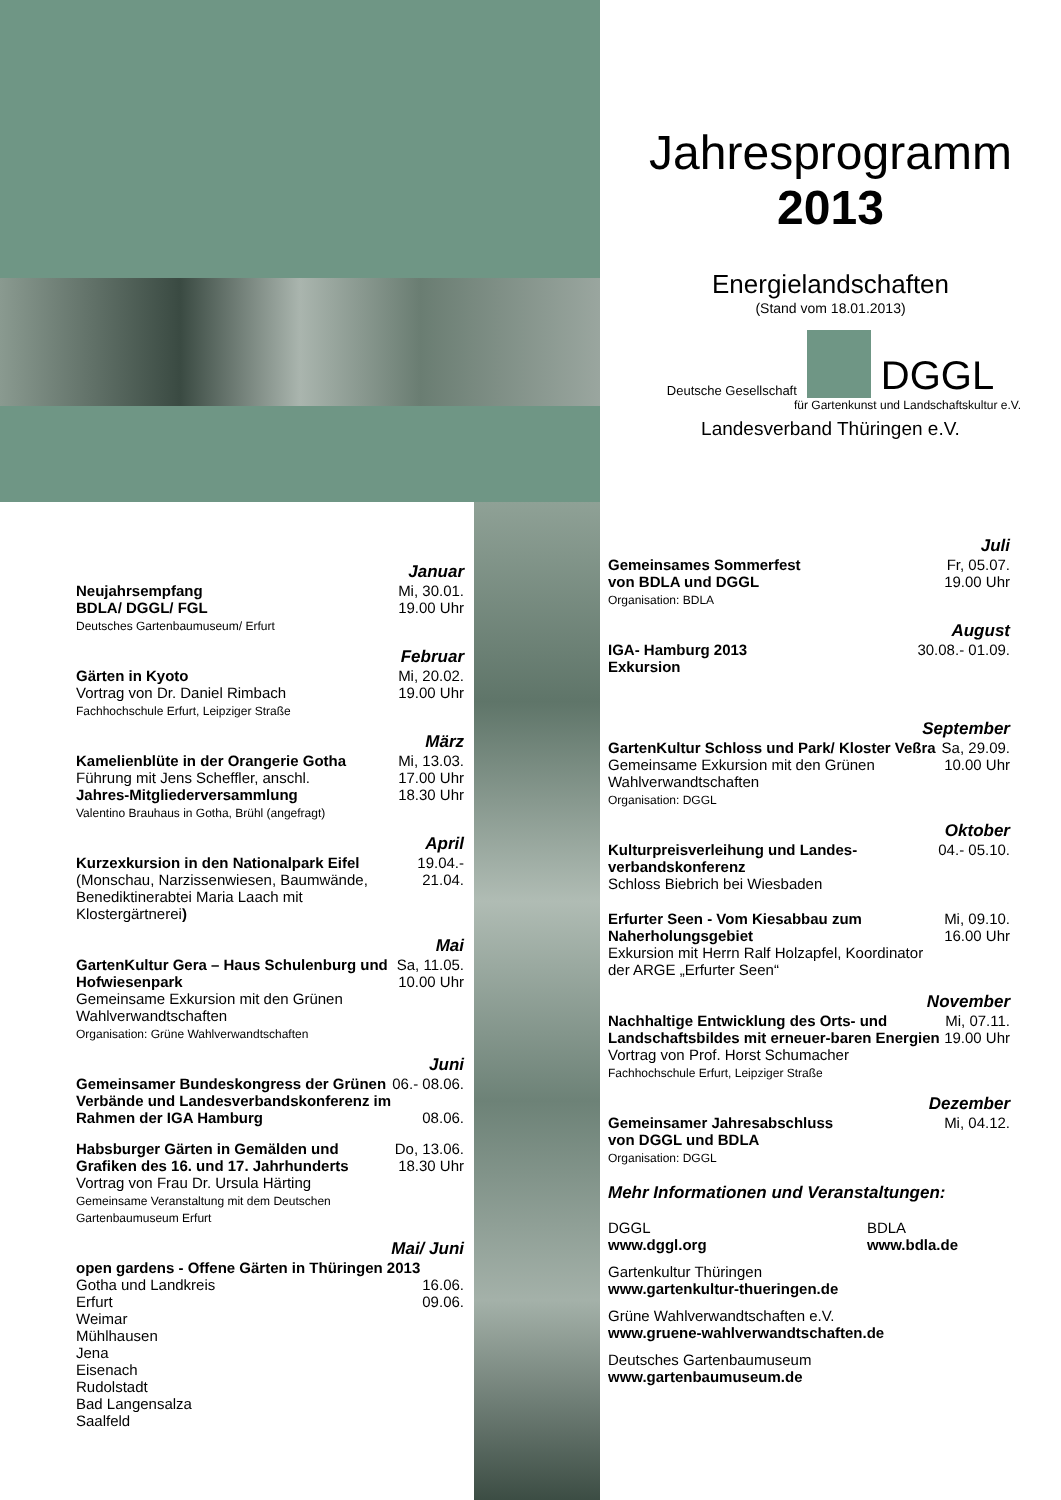Jahresprogramm
2013
Energielandschaften
(Stand vom 18.01.2013)
Deutsche Gesellschaft DGGL
für Gartenkunst und Landschaftskultur e.V.
Landesverband Thüringen e.V.
Januar
Neujahrsempfang
BDLA/ DGGL/ FGL
Deutsches Gartenbaumuseum/ Erfurt
Mi, 30.01.
19.00 Uhr
Februar
Gärten in Kyoto
Vortrag von Dr. Daniel Rimbach
Fachhochschule Erfurt, Leipziger Straße
Mi, 20.02.
19.00 Uhr
März
Kamelienblüte in der Orangerie Gotha
Führung mit Jens Scheffler, anschl.
Jahres-Mitgliederversammlung
Valentino Brauhaus in Gotha, Brühl (angefragt)
Mi, 13.03.
17.00 Uhr
18.30 Uhr
April
Kurzexkursion in den Nationalpark Eifel (Monschau, Narzissenwiesen, Baumwände, Benediktinerabtei Maria Laach mit Klostergärtnerei)
19.04.-
21.04.
Mai
GartenKultur Gera – Haus Schulenburg und Hofwiesenpark
Gemeinsame Exkursion mit den Grünen Wahlverwandtschaften
Organisation: Grüne Wahlverwandtschaften
Sa, 11.05.
10.00 Uhr
Juni
Gemeinsamer Bundeskongress der Grünen Verbände und Landesverbandskonferenz im Rahmen der IGA Hamburg
06.- 08.06.
08.06.
Habsburger Gärten in Gemälden und Grafiken des 16. und 17. Jahrhunderts
Vortrag von Frau Dr. Ursula Härting
Gemeinsame Veranstaltung mit dem Deutschen Gartenbaumuseum Erfurt
Do, 13.06.
18.30 Uhr
Mai/ Juni
open gardens - Offene Gärten in Thüringen 2013
Gotha und Landkreis
Erfurt
Weimar
Mühlhausen
Jena
Eisenach
Rudolstadt
Bad Langensalza
Saalfeld
16.06.
09.06.
Juli
Gemeinsames Sommerfest
von BDLA und DGGL
Organisation: BDLA
Fr, 05.07.
19.00 Uhr
August
IGA- Hamburg 2013
Exkursion
30.08.- 01.09.
September
GartenKultur Schloss und Park/ Kloster Veßra
Gemeinsame Exkursion mit den Grünen Wahlverwandtschaften
Organisation: DGGL
Sa, 29.09.
10.00 Uhr
Oktober
Kulturpreisverleihung und Landes-verbandskonferenz
Schloss Biebrich bei Wiesbaden
04.- 05.10.
Erfurter Seen - Vom Kiesabbau zum Naherholungsgebiet
Exkursion mit Herrn Ralf Holzapfel, Koordinator der ARGE „Erfurter Seen“
Mi, 09.10.
16.00 Uhr
November
Nachhaltige Entwicklung des Orts- und Landschaftsbildes mit erneuer-baren Energien
Vortrag von Prof. Horst Schumacher
Fachhochschule Erfurt, Leipziger Straße
Mi, 07.11.
19.00 Uhr
Dezember
Gemeinsamer Jahresabschluss
von DGGL und BDLA
Organisation: DGGL
Mi, 04.12.
Mehr Informationen und Veranstaltungen:
DGGL
www.dggl.org
BDLA
www.bdla.de
Gartenkultur Thüringen
www.gartenkultur-thueringen.de
Grüne Wahlverwandtschaften e.V.
www.gruene-wahlverwandtschaften.de
Deutsches Gartenbaumuseum
www.gartenbaumuseum.de